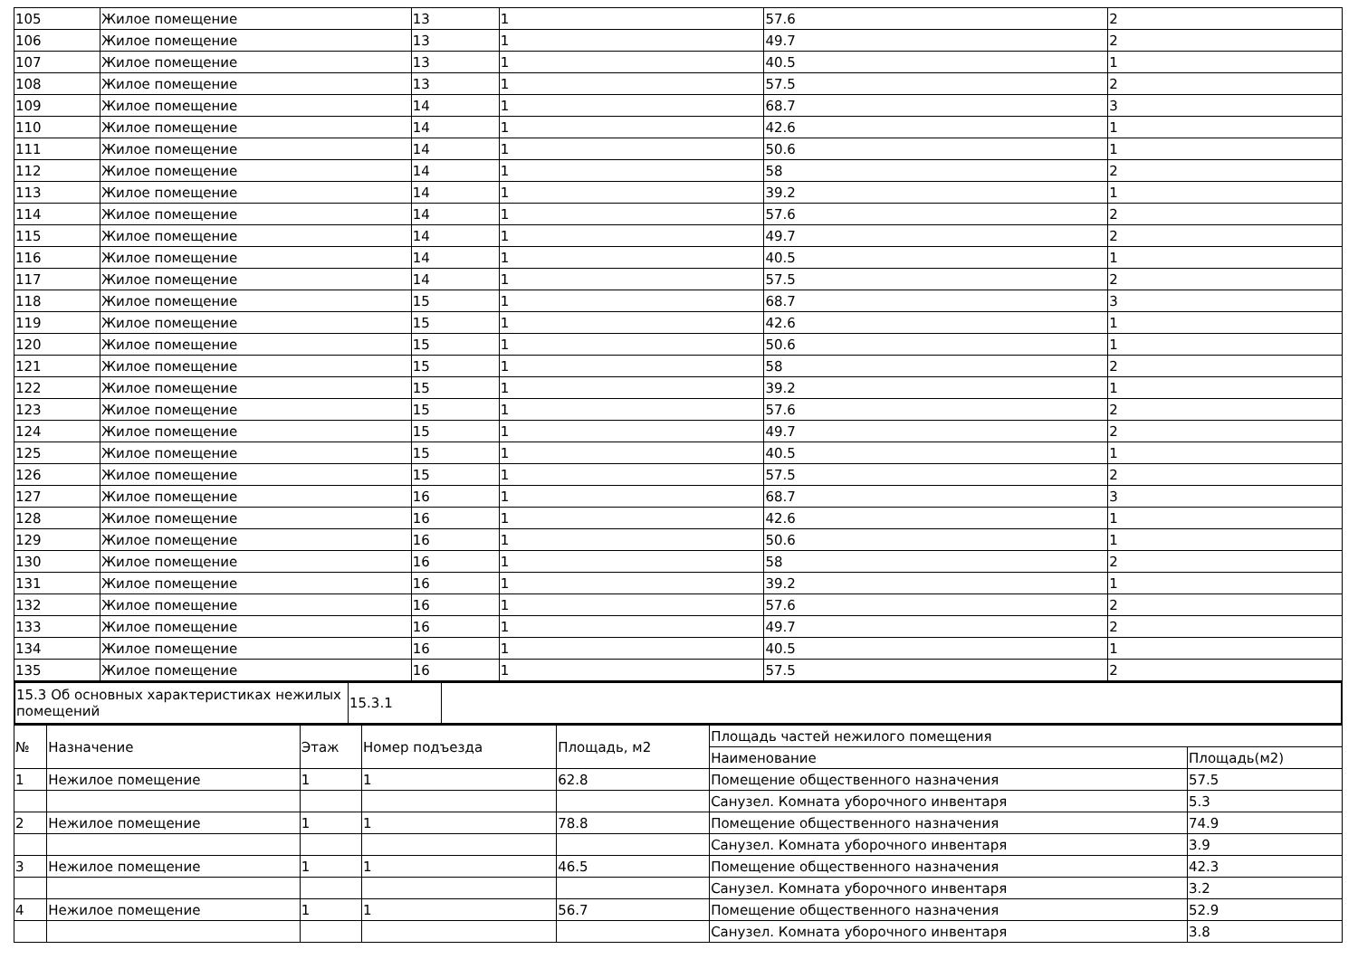| 105 | Жилое помещение | 13 | 1 | 57.6 | 2 |
| 106 | Жилое помещение | 13 | 1 | 49.7 | 2 |
| 107 | Жилое помещение | 13 | 1 | 40.5 | 1 |
| 108 | Жилое помещение | 13 | 1 | 57.5 | 2 |
| 109 | Жилое помещение | 14 | 1 | 68.7 | 3 |
| 110 | Жилое помещение | 14 | 1 | 42.6 | 1 |
| 111 | Жилое помещение | 14 | 1 | 50.6 | 1 |
| 112 | Жилое помещение | 14 | 1 | 58 | 2 |
| 113 | Жилое помещение | 14 | 1 | 39.2 | 1 |
| 114 | Жилое помещение | 14 | 1 | 57.6 | 2 |
| 115 | Жилое помещение | 14 | 1 | 49.7 | 2 |
| 116 | Жилое помещение | 14 | 1 | 40.5 | 1 |
| 117 | Жилое помещение | 14 | 1 | 57.5 | 2 |
| 118 | Жилое помещение | 15 | 1 | 68.7 | 3 |
| 119 | Жилое помещение | 15 | 1 | 42.6 | 1 |
| 120 | Жилое помещение | 15 | 1 | 50.6 | 1 |
| 121 | Жилое помещение | 15 | 1 | 58 | 2 |
| 122 | Жилое помещение | 15 | 1 | 39.2 | 1 |
| 123 | Жилое помещение | 15 | 1 | 57.6 | 2 |
| 124 | Жилое помещение | 15 | 1 | 49.7 | 2 |
| 125 | Жилое помещение | 15 | 1 | 40.5 | 1 |
| 126 | Жилое помещение | 15 | 1 | 57.5 | 2 |
| 127 | Жилое помещение | 16 | 1 | 68.7 | 3 |
| 128 | Жилое помещение | 16 | 1 | 42.6 | 1 |
| 129 | Жилое помещение | 16 | 1 | 50.6 | 1 |
| 130 | Жилое помещение | 16 | 1 | 58 | 2 |
| 131 | Жилое помещение | 16 | 1 | 39.2 | 1 |
| 132 | Жилое помещение | 16 | 1 | 57.6 | 2 |
| 133 | Жилое помещение | 16 | 1 | 49.7 | 2 |
| 134 | Жилое помещение | 16 | 1 | 40.5 | 1 |
| 135 | Жилое помещение | 16 | 1 | 57.5 | 2 |
| 15.3 Об основных характеристиках нежилых помещений | 15.3.1 | |
| № | Назначение | Этаж | Номер подъезда | Площадь, м2 | Площадь частей нежилого помещения | |
| --- | --- | --- | --- | --- | --- | --- |
| | | | | | Наименование | Площадь(м2) |
| 1 | Нежилое помещение | 1 | 1 | 62.8 | Помещение общественного назначения | 57.5 |
| | | | | | Санузел. Комната уборочного инвентаря | 5.3 |
| 2 | Нежилое помещение | 1 | 1 | 78.8 | Помещение общественного назначения | 74.9 |
| | | | | | Санузел. Комната уборочного инвентаря | 3.9 |
| 3 | Нежилое помещение | 1 | 1 | 46.5 | Помещение общественного назначения | 42.3 |
| | | | | | Санузел. Комната уборочного инвентаря | 3.2 |
| 4 | Нежилое помещение | 1 | 1 | 56.7 | Помещение общественного назначения | 52.9 |
| | | | | | Санузел. Комната уборочного инвентаря | 3.8 |